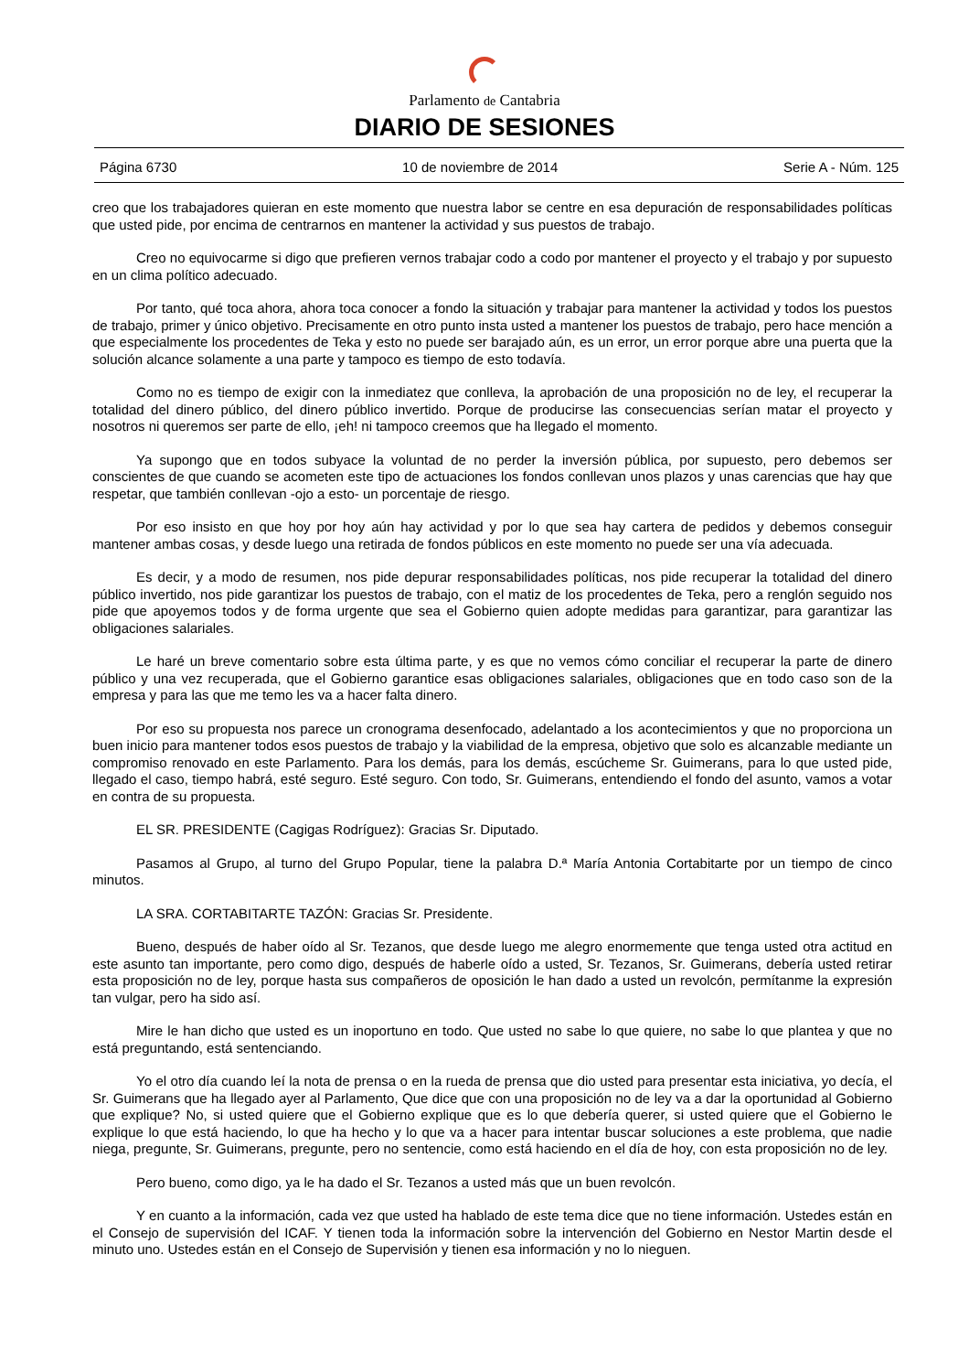Parlamento de Cantabria
DIARIO DE SESIONES
Página 6730 10 de noviembre de 2014 Serie A - Núm. 125
creo que los trabajadores quieran en este momento que nuestra labor se centre en esa depuración de responsabilidades políticas que usted pide, por encima de centrarnos en mantener la actividad y sus puestos de trabajo.
Creo no equivocarme si digo que prefieren vernos trabajar codo a codo por mantener el proyecto y el trabajo y por supuesto en un clima político adecuado.
Por tanto, qué toca ahora, ahora toca conocer a fondo la situación y trabajar para mantener la actividad y todos los puestos de trabajo, primer y único objetivo. Precisamente en otro punto insta usted a mantener los puestos de trabajo, pero hace mención a que especialmente los procedentes de Teka y esto no puede ser barajado aún, es un error, un error porque abre una puerta que la solución alcance solamente a una parte y tampoco es tiempo de esto todavía.
Como no es tiempo de exigir con la inmediatez que conlleva, la aprobación de una proposición no de ley, el recuperar la totalidad del dinero público, del dinero público invertido. Porque de producirse las consecuencias serían matar el proyecto y nosotros ni queremos ser parte de ello, ¡eh! ni tampoco creemos que ha llegado el momento.
Ya supongo que en todos subyace la voluntad de no perder la inversión pública, por supuesto, pero debemos ser conscientes de que cuando se acometen este tipo de actuaciones los fondos conllevan unos plazos y unas carencias que hay que respetar, que también conllevan -ojo a esto- un porcentaje de riesgo.
Por eso insisto en que hoy por hoy aún hay actividad y por lo que sea hay cartera de pedidos y debemos conseguir mantener ambas cosas, y desde luego una retirada de fondos públicos en este momento no puede ser una vía adecuada.
Es decir, y a modo de resumen, nos pide depurar responsabilidades políticas, nos pide recuperar la totalidad del dinero público invertido, nos pide garantizar los puestos de trabajo, con el matiz de los procedentes de Teka, pero a renglón seguido nos pide que apoyemos todos y de forma urgente que sea el Gobierno quien adopte medidas para garantizar, para garantizar las obligaciones salariales.
Le haré un breve comentario sobre esta última parte, y es que no vemos cómo conciliar el recuperar la parte de dinero público y una vez recuperada, que el Gobierno garantice esas obligaciones salariales, obligaciones que en todo caso son de la empresa y para las que me temo les va a hacer falta dinero.
Por eso su propuesta nos parece un cronograma desenfocado, adelantado a los acontecimientos y que no proporciona un buen inicio para mantener todos esos puestos de trabajo y la viabilidad de la empresa, objetivo que solo es alcanzable mediante un compromiso renovado en este Parlamento. Para los demás, para los demás, escúcheme Sr. Guimerans, para lo que usted pide, llegado el caso, tiempo habrá, esté seguro. Esté seguro. Con todo, Sr. Guimerans, entendiendo el fondo del asunto, vamos a votar en contra de su propuesta.
EL SR. PRESIDENTE (Cagigas Rodríguez): Gracias Sr. Diputado.
Pasamos al Grupo, al turno del Grupo Popular, tiene la palabra D.ª María Antonia Cortabitarte por un tiempo de cinco minutos.
LA SRA. CORTABITARTE TAZÓN: Gracias Sr. Presidente.
Bueno, después de haber oído al Sr. Tezanos, que desde luego me alegro enormemente que tenga usted otra actitud en este asunto tan importante, pero como digo, después de haberle oído a usted, Sr. Tezanos, Sr. Guimerans, debería usted retirar esta proposición no de ley, porque hasta sus compañeros de oposición le han dado a usted un revolcón, permítanme la expresión tan vulgar, pero ha sido así.
Mire le han dicho que usted es un inoportuno en todo. Que usted no sabe lo que quiere, no sabe lo que plantea y que no está preguntando, está sentenciando.
Yo el otro día cuando leí la nota de prensa o en la rueda de prensa que dio usted para presentar esta iniciativa, yo decía, el Sr. Guimerans que ha llegado ayer al Parlamento, Que dice que con una proposición no de ley va a dar la oportunidad al Gobierno que explique? No, si usted quiere que el Gobierno explique que es lo que debería querer, si usted quiere que el Gobierno le explique lo que está haciendo, lo que ha hecho y lo que va a hacer para intentar buscar soluciones a este problema, que nadie niega, pregunte, Sr. Guimerans, pregunte, pero no sentencie, como está haciendo en el día de hoy, con esta proposición no de ley.
Pero bueno, como digo, ya le ha dado el Sr. Tezanos a usted más que un buen revolcón.
Y en cuanto a la información, cada vez que usted ha hablado de este tema dice que no tiene información. Ustedes están en el Consejo de supervisión del ICAF. Y tienen toda la información sobre la intervención del Gobierno en Nestor Martin desde el minuto uno. Ustedes están en el Consejo de Supervisión y tienen esa información y no lo nieguen.